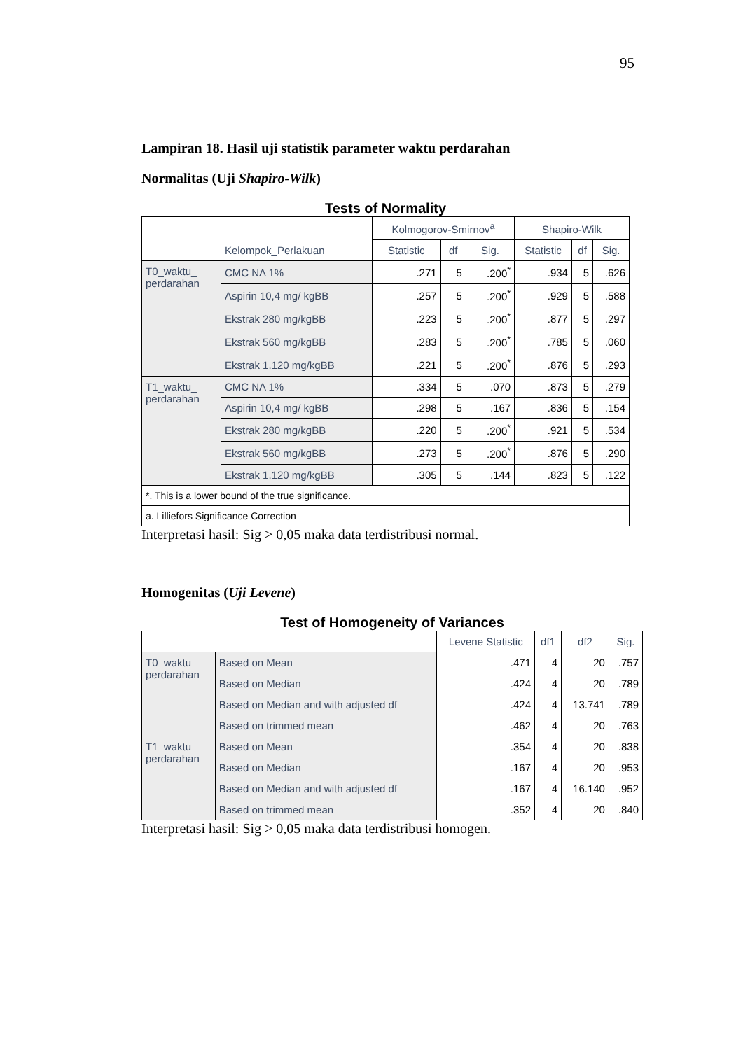95
Lampiran 18. Hasil uji statistik parameter waktu perdarahan
Normalitas (Uji Shapiro-Wilk)
Tests of Normality
| | Kelompok_Perlakuan | Kolmogorov-Smirnov<sup>a</sup> | | | Shapiro-Wilk | | |
| --- | --- | --- | --- | --- | --- | --- | --- |
| | | Statistic | df | Sig. | Statistic | df | Sig. |
| T0_waktu_ perdarahan | CMC NA 1% | .271 | 5 | .200<sup>*</sup> | .934 | 5 | .626 |
| | Aspirin 10,4 mg/ kgBB | .257 | 5 | .200<sup>*</sup> | .929 | 5 | .588 |
| | Ekstrak 280 mg/kgBB | .223 | 5 | .200<sup>*</sup> | .877 | 5 | .297 |
| | Ekstrak 560 mg/kgBB | .283 | 5 | .200<sup>*</sup> | .785 | 5 | .060 |
| | Ekstrak 1.120 mg/kgBB | .221 | 5 | .200<sup>*</sup> | .876 | 5 | .293 |
| T1_waktu_ perdarahan | CMC NA 1% | .334 | 5 | .070 | .873 | 5 | .279 |
| | Aspirin 10,4 mg/ kgBB | .298 | 5 | .167 | .836 | 5 | .154 |
| | Ekstrak 280 mg/kgBB | .220 | 5 | .200<sup>*</sup> | .921 | 5 | .534 |
| | Ekstrak 560 mg/kgBB | .273 | 5 | .200<sup>*</sup> | .876 | 5 | .290 |
| | Ekstrak 1.120 mg/kgBB | .305 | 5 | .144 | .823 | 5 | .122 |
| *. This is a lower bound of the true significance. | | | | | | | |
| a. Lilliefors Significance Correction | | | | | | | |
Interpretasi hasil: Sig > 0,05 maka data terdistribusi normal.
Homogenitas (Uji Levene)
Test of Homogeneity of Variances
| | | Levene Statistic | df1 | df2 | Sig. |
| --- | --- | --- | --- | --- | --- |
| T0_waktu_ perdarahan | Based on Mean | .471 | 4 | 20 | .757 |
| | Based on Median | .424 | 4 | 20 | .789 |
| | Based on Median and with adjusted df | .424 | 4 | 13.741 | .789 |
| | Based on trimmed mean | .462 | 4 | 20 | .763 |
| T1_waktu_ perdarahan | Based on Mean | .354 | 4 | 20 | .838 |
| | Based on Median | .167 | 4 | 20 | .953 |
| | Based on Median and with adjusted df | .167 | 4 | 16.140 | .952 |
| | Based on trimmed mean | .352 | 4 | 20 | .840 |
Interpretasi hasil: Sig > 0,05 maka data terdistribusi homogen.